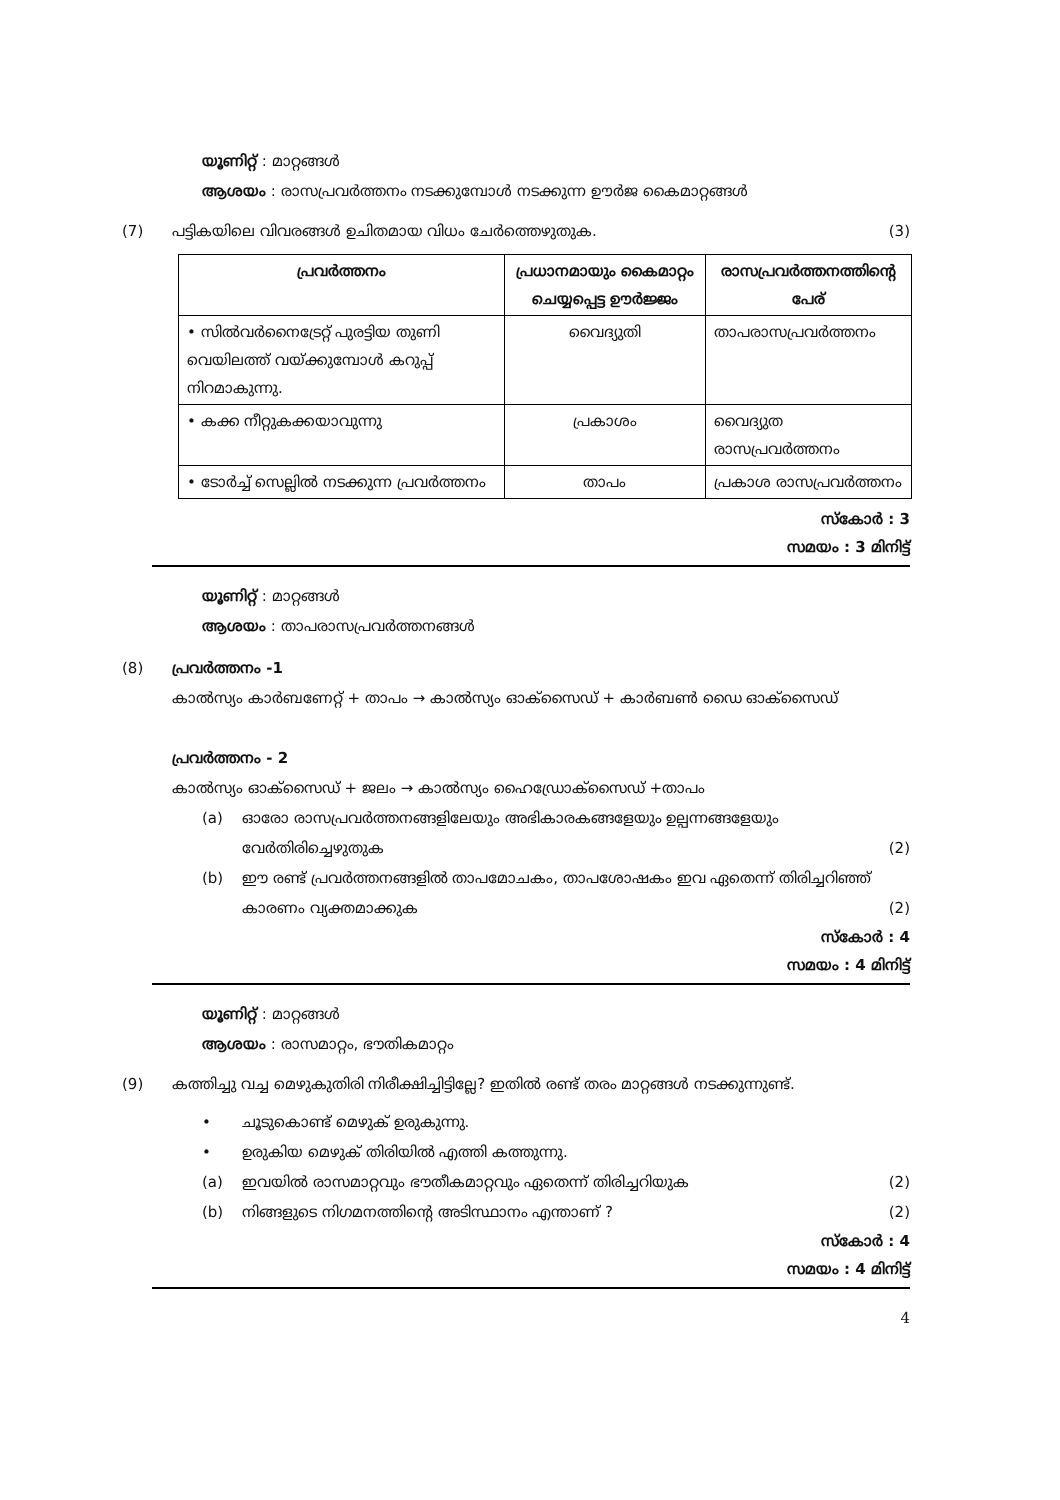യൂണിറ്റ് : മാറ്റങ്ങൾ
ആശയം : രാസപ്രവർത്തനം നടക്കുമ്പോൾ നടക്കുന്ന ഊർജ കൈമാറ്റങ്ങൾ
(7) പട്ടികയിലെ വിവരങ്ങൾ ഉചിതമായ വിധം ചേർത്തെഴുതുക. (3)
| പ്രവർത്തനം | പ്രധാനമായും കൈമാറ്റം ചെയ്യപ്പെട്ട ഊർജ്ജം | രാസപ്രവർത്തനത്തിന്റെ പേര് |
| --- | --- | --- |
| • സിൽവർനൈട്രേറ്റ് പുരട്ടിയ തുണി വെയിലത്ത് വയ്ക്കുമ്പോൾ കറുപ്പ് നിറമാകുന്നു. | വൈദ്യുതി | താപരാസപ്രവർത്തനം |
| • കക്ക നീറ്റുകക്കയാവുന്നു | പ്രകാശം | വൈദ്യുത രാസപ്രവർത്തനം |
| • ടോർച്ച് സെല്ലിൽ നടക്കുന്ന പ്രവർത്തനം | താപം | പ്രകാശ രാസപ്രവർത്തനം |
സ്കോർ : 3
സമയം : 3 മിനിട്ട്
യൂണിറ്റ് : മാറ്റങ്ങൾ
ആശയം : താപരാസപ്രവർത്തനങ്ങൾ
(8) പ്രവർത്തനം -1
കാൽസ്യം കാർബണേറ്റ് + താപം → കാൽസ്യം ഓക്സൈഡ് + കാർബൺ ഡൈ ഓക്സൈഡ്
പ്രവർത്തനം - 2
കാൽസ്യം ഓക്സൈഡ് + ജലം → കാൽസ്യം ഹൈഡ്രോക്സൈഡ് +താപം
(a) ഓരോ രാസപ്രവർത്തനങ്ങളിലേയും അഭികാരകങ്ങളേയും ഉല്പന്നങ്ങളേയും വേർതിരിച്ചെഴുതുക (2)
(b) ഈ രണ്ട് പ്രവർത്തനങ്ങളിൽ താപമോചകം, താപശോഷകം ഇവ ഏതെന്ന് തിരിച്ചറിഞ്ഞ് കാരണം വ്യക്തമാക്കുക (2)
സ്കോർ : 4
സമയം : 4 മിനിട്ട്
യൂണിറ്റ് : മാറ്റങ്ങൾ
ആശയം : രാസമാറ്റം, ഭൗതികമാറ്റം
(9) കത്തിച്ചു വച്ച മെഴുകുതിരി നിരീക്ഷിച്ചിട്ടില്ലേ? ഇതിൽ രണ്ട് തരം മാറ്റങ്ങൾ നടക്കുന്നുണ്ട്.
• ചൂടുകൊണ്ട് മെഴുക് ഉരുകുന്നു.
• ഉരുകിയ മെഴുക് തിരിയിൽ എത്തി കത്തുന്നു.
(a) ഇവയിൽ രാസമാറ്റവും ഭൗതീകമാറ്റവും ഏതെന്ന് തിരിച്ചറിയുക (2)
(b) നിങ്ങളുടെ നിഗമനത്തിന്റെ അടിസ്ഥാനം എന്താണ് ? (2)
സ്കോർ : 4
സമയം : 4 മിനിട്ട്
4